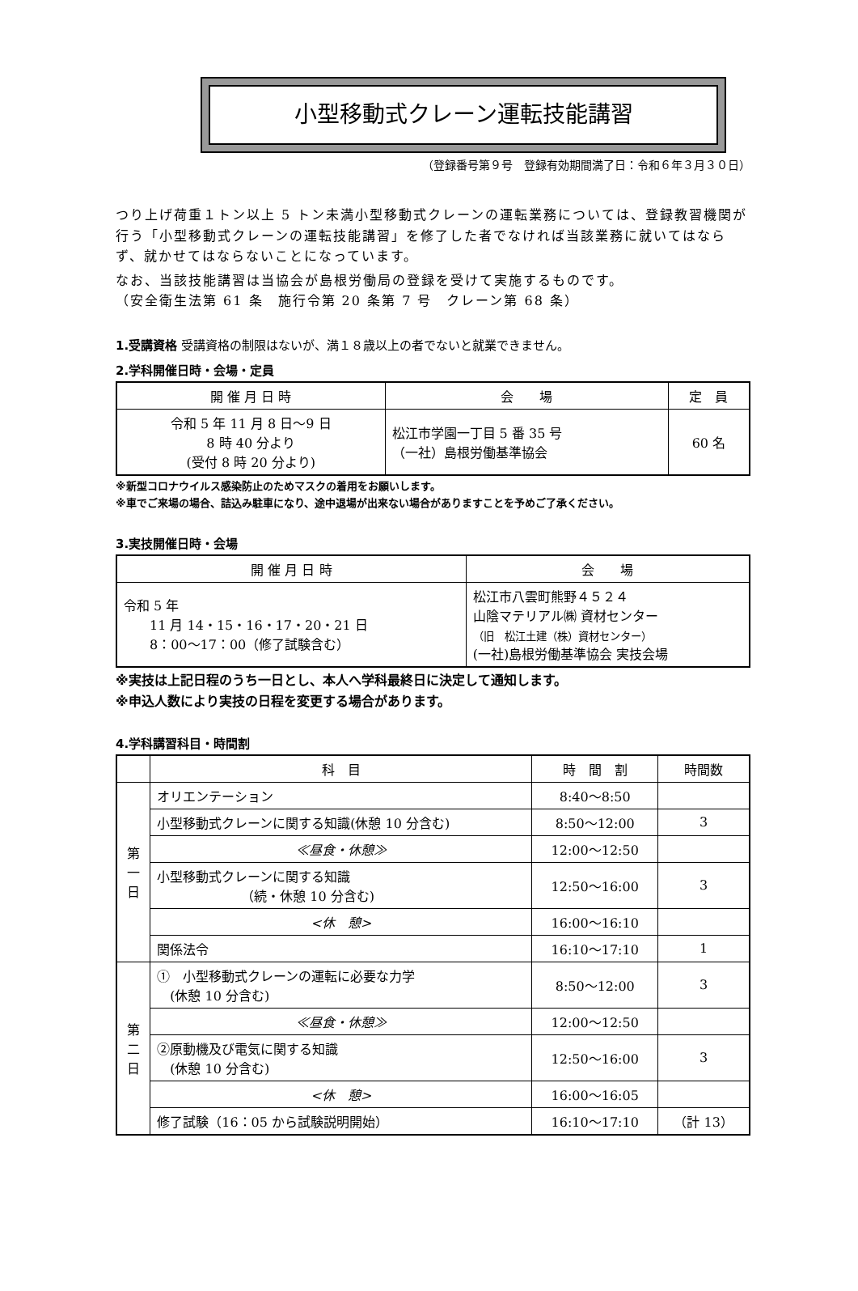小型移動式クレーン運転技能講習
（登録番号第９号　登録有効期間満了日：令和６年３月３０日）
つり上げ荷重１トン以上 5 トン未満小型移動式クレーンの運転業務については、登録教習機関が行う「小型移動式クレーンの運転技能講習」を修了した者でなければ当該業務に就いてはならず、就かせてはならないことになっています。
なお、当該技能講習は当協会が島根労働局の登録を受けて実施するものです。
（安全衛生法第 61 条　施行令第 20 条第 7 号　クレーン第 68 条）
1.受講資格 受講資格の制限はないが、満１８歳以上の者でないと就業できません。
2.学科開催日時・会場・定員
| 開 催 月 日 時 | 会 場 | 定 員 |
| --- | --- | --- |
| 令和 5 年 11 月 8 日〜9 日 8 時 40 分より (受付 8 時 20 分より) | 松江市学園一丁目 5 番 35 号 （一社）島根労働基準協会 | 60 名 |
※新型コロナウイルス感染防止のためマスクの着用をお願いします。
※車でご来場の場合、詰込み駐車になり、途中退場が出来ない場合がありますことを予めご了承ください。
3.実技開催日時・会場
| 開 催 月 日 時 | 会 場 |
| --- | --- |
| 令和 5 年 11 月 14・15・16・17・20・21 日 8：00〜17：00（修了試験含む） | 松江市八雲町熊野４５２４ 山陰マテリアル㈱ 資材センター （旧 松江土建（株）資材センター） (一社)島根労働基準協会 実技会場 |
※実技は上記日程のうち一日とし、本人へ学科最終日に決定して通知します。
※申込人数により実技の日程を変更する場合があります。
4.学科講習科目・時間割
| | 科 目 | 時 間 割 | 時間数 |
| --- | --- | --- | --- |
| 第 一 日 | オリエンテーション | 8:40〜8:50 | |
| | 小型移動式クレーンに関する知識(休憩 10 分含む) | 8:50〜12:00 | 3 |
| | ≪昼食・休憩≫ | 12:00〜12:50 | |
| | 小型移動式クレーンに関する知識 （続・休憩 10 分含む) | 12:50〜16:00 | 3 |
| | <休 憩> | 16:00〜16:10 | |
| | 関係法令 | 16:10〜17:10 | 1 |
| 第 二 日 | ① 小型移動式クレーンの運転に必要な力学 (休憩 10 分含む) | 8:50〜12:00 | 3 |
| | ≪昼食・休憩≫ | 12:00〜12:50 | |
| | ②原動機及び電気に関する知識 (休憩 10 分含む) | 12:50〜16:00 | 3 |
| | <休 憩> | 16:00〜16:05 | |
| | 修了試験（16：05 から試験説明開始） | 16:10〜17:10 | （計 13） |